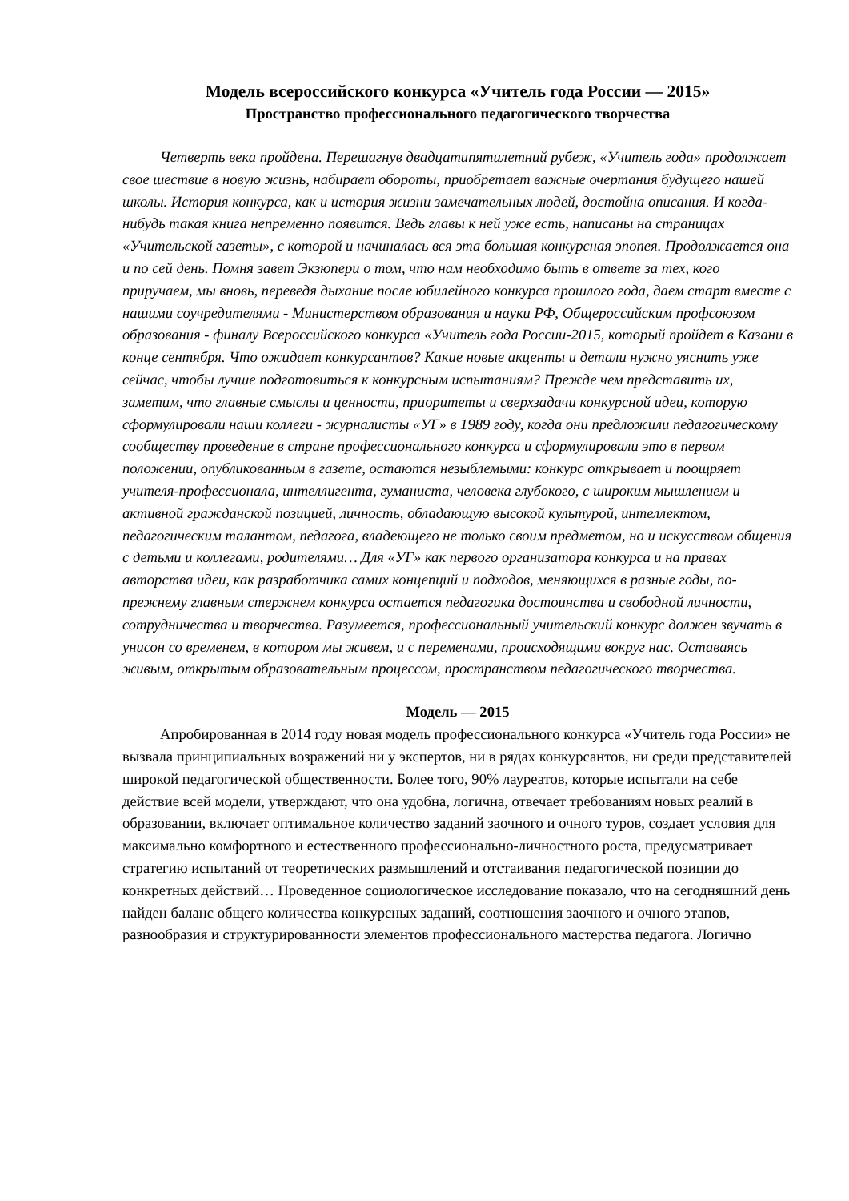Модель всероссийского конкурса «Учитель года России — 2015»
Пространство профессионального педагогического творчества
Четверть века пройдена. Перешагнув двадцатипятилетний рубеж, «Учитель года» продолжает свое шествие в новую жизнь, набирает обороты, приобретает важные очертания будущего нашей школы. История конкурса, как и история жизни замечательных людей, достойна описания. И когда-нибудь такая книга непременно появится. Ведь главы к ней уже есть, написаны на страницах «Учительской газеты», с которой и начиналась вся эта большая конкурсная эпопея. Продолжается она и по сей день. Помня завет Экзюпери о том, что нам необходимо быть в ответе за тех, кого приручаем, мы вновь, переведя дыхание после юбилейного конкурса прошлого года, даем старт вместе с нашими соучредителями - Министерством образования и науки РФ, Общероссийским профсоюзом образования - финалу Всероссийского конкурса «Учитель года России-2015, который пройдет в Казани в конце сентября. Что ожидает конкурсантов? Какие новые акценты и детали нужно уяснить уже сейчас, чтобы лучше подготовиться к конкурсным испытаниям? Прежде чем представить их, заметим, что главные смыслы и ценности, приоритеты и сверхзадачи конкурсной идеи, которую сформулировали наши коллеги - журналисты «УГ» в 1989 году, когда они предложили педагогическому сообществу проведение в стране профессионального конкурса и сформулировали это в первом положении, опубликованным в газете, остаются незыблемыми: конкурс открывает и поощряет учителя-профессионала, интеллигента, гуманиста, человека глубокого, с широким мышлением и активной гражданской позицией, личность, обладающую высокой культурой, интеллектом, педагогическим талантом, педагога, владеющего не только своим предметом, но и искусством общения с детьми и коллегами, родителями… Для «УГ» как первого организатора конкурса и на правах авторства идеи, как разработчика самих концепций и подходов, меняющихся в разные годы, по-прежнему главным стержнем конкурса остается педагогика достоинства и свободной личности, сотрудничества и творчества. Разумеется, профессиональный учительский конкурс должен звучать в унисон со временем, в котором мы живем, и с переменами, происходящими вокруг нас. Оставаясь живым, открытым образовательным процессом, пространством педагогического творчества.
Модель — 2015
Апробированная в 2014 году новая модель профессионального конкурса «Учитель года России» не вызвала принципиальных возражений ни у экспертов, ни в рядах конкурсантов, ни среди представителей широкой педагогической общественности. Более того, 90% лауреатов, которые испытали на себе действие всей модели, утверждают, что она удобна, логична, отвечает требованиям новых реалий в образовании, включает оптимальное количество заданий заочного и очного туров, создает условия для максимально комфортного и естественного профессионально-личностного роста, предусматривает стратегию испытаний от теоретических размышлений и отстаивания педагогической позиции до конкретных действий… Проведенное социологическое исследование показало, что на сегодняшний день найден баланс общего количества конкурсных заданий, соотношения заочного и очного этапов, разнообразия и структурированности элементов профессионального мастерства педагога. Логично